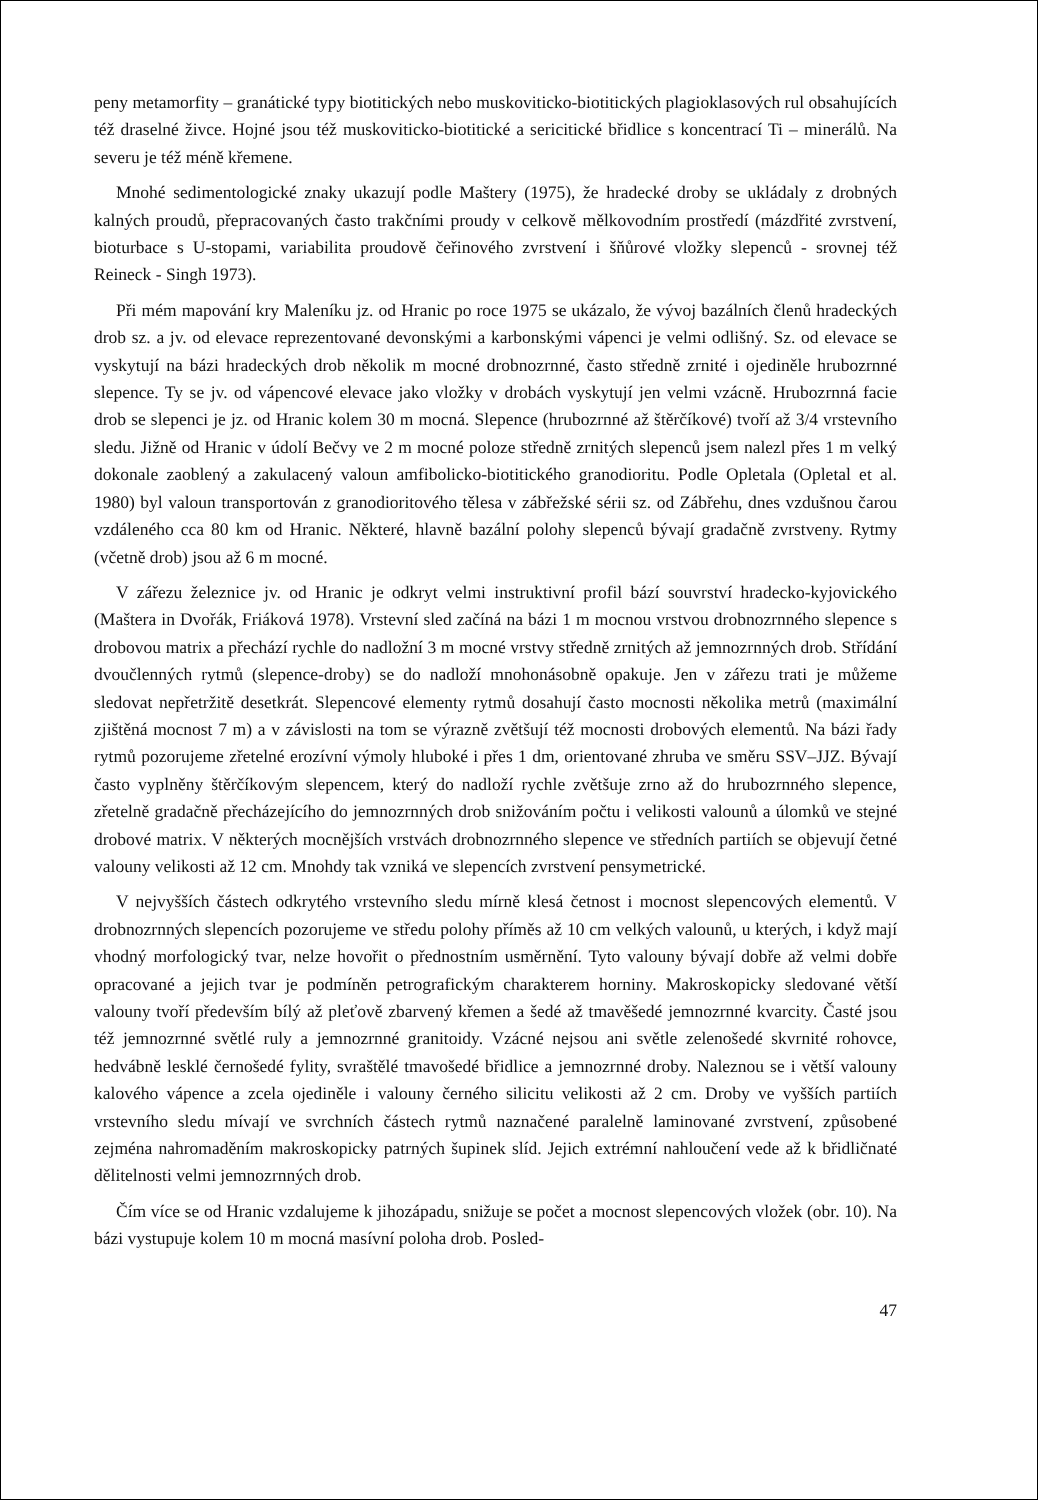peny metamorfity – granátické typy biotitických nebo muskoviticko-biotitických plagioklasových rul obsahujících též draselné živce. Hojné jsou též muskoviticko-biotitické a sericitické břidlice s koncentrací Ti – minerálů. Na severu je též méně křemene.
Mnohé sedimentologické znaky ukazují podle Maštery (1975), že hradecké droby se ukládaly z drobných kalných proudů, přepracovaných často trakčními proudy v celkově mělkovodním prostředí (mázdřité zvrstvení, bioturbace s U-stopami, variabilita proudově čeřinového zvrstvení i šňůrové vložky slepenců - srovnej též Reineck - Singh 1973).
Při mém mapování kry Maleníku jz. od Hranic po roce 1975 se ukázalo, že vývoj bazálních členů hradeckých drob sz. a jv. od elevace reprezentované devonskými a karbonskými vápenci je velmi odlišný. Sz. od elevace se vyskytují na bázi hradeckých drob několik m mocné drobnozrnné, často středně zrnité i ojediněle hrubozrnné slepence. Ty se jv. od vápencové elevace jako vložky v drobách vyskytují jen velmi vzácně. Hrubozrnná facie drob se slepenci je jz. od Hranic kolem 30 m mocná. Slepence (hrubozrnné až štěrčíkové) tvoří až 3/4 vrstevního sledu. Jižně od Hranic v údolí Bečvy ve 2 m mocné poloze středně zrnitých slepenců jsem nalezl přes 1 m velký dokonale zaoblený a zakulacený valoun amfibolicko-biotitického granodioritu. Podle Opletala (Opletal et al. 1980) byl valoun transportován z granodioritového tělesa v zábřežské sérii sz. od Zábřehu, dnes vzdušnou čarou vzdáleného cca 80 km od Hranic. Některé, hlavně bazální polohy slepenců bývají gradačně zvrstveny. Rytmy (včetně drob) jsou až 6 m mocné.
V zářezu železnice jv. od Hranic je odkryt velmi instruktivní profil bází souvrství hradecko-kyjovického (Maštera in Dvořák, Friáková 1978). Vrstevní sled začíná na bázi 1 m mocnou vrstvou drobnozrnného slepence s drobovou matrix a přechází rychle do nadložní 3 m mocné vrstvy středně zrnitých až jemnozrnných drob. Střídání dvoučlenných rytmů (slepence-droby) se do nadloží mnohonásobně opakuje. Jen v zářezu trati je můžeme sledovat nepřetržitě desetkrát. Slepencové elementy rytmů dosahují často mocnosti několika metrů (maximální zjištěná mocnost 7 m) a v závislosti na tom se výrazně zvětšují též mocnosti drobových elementů. Na bázi řady rytmů pozorujeme zřetelné erozívní výmoly hluboké i přes 1 dm, orientované zhruba ve směru SSV–JJZ. Bývají často vyplněny štěrčíkovým slepencem, který do nadloží rychle zvětšuje zrno až do hrubozrnného slepence, zřetelně gradačně přecházejícího do jemnozrnných drob snižováním počtu i velikosti valounů a úlomků ve stejné drobové matrix. V některých mocnějších vrstvách drobnozrnného slepence ve středních partiích se objevují četné valouny velikosti až 12 cm. Mnohdy tak vzniká ve slepencích zvrstvení pensymetrické.
V nejvyšších částech odkrytého vrstevního sledu mírně klesá četnost i mocnost slepencových elementů. V drobnozrnných slepencích pozorujeme ve středu polohy příměs až 10 cm velkých valounů, u kterých, i když mají vhodný morfologický tvar, nelze hovořit o přednostním usměrnění. Tyto valouny bývají dobře až velmi dobře opracované a jejich tvar je podmíněn petrografickým charakterem horniny. Makroskopicky sledované větší valouny tvoří především bílý až pleťově zbarvený křemen a šedé až tmavěšedé jemnozrnné kvarcity. Časté jsou též jemnozrnné světlé ruly a jemnozrnné granitoidy. Vzácné nejsou ani světle zelenošedé skvrnité rohovce, hedvábně lesklé černošedé fylity, svraštělé tmavošedé břidlice a jemnozrnné droby. Naleznou se i větší valouny kalového vápence a zcela ojediněle i valouny černého silicitu velikosti až 2 cm. Droby ve vyšších partiích vrstevního sledu mívají ve svrchních částech rytmů naznačené paralelně laminované zvrstvení, způsobené zejména nahromaděním makroskopicky patrných šupinek slíd. Jejich extrémní nahloučení vede až k břidličnaté dělitelnosti velmi jemnozrnných drob.
Čím více se od Hranic vzdalujeme k jihozápadu, snižuje se počet a mocnost slepencových vložek (obr. 10). Na bázi vystupuje kolem 10 m mocná masívní poloha drob. Posled-
47